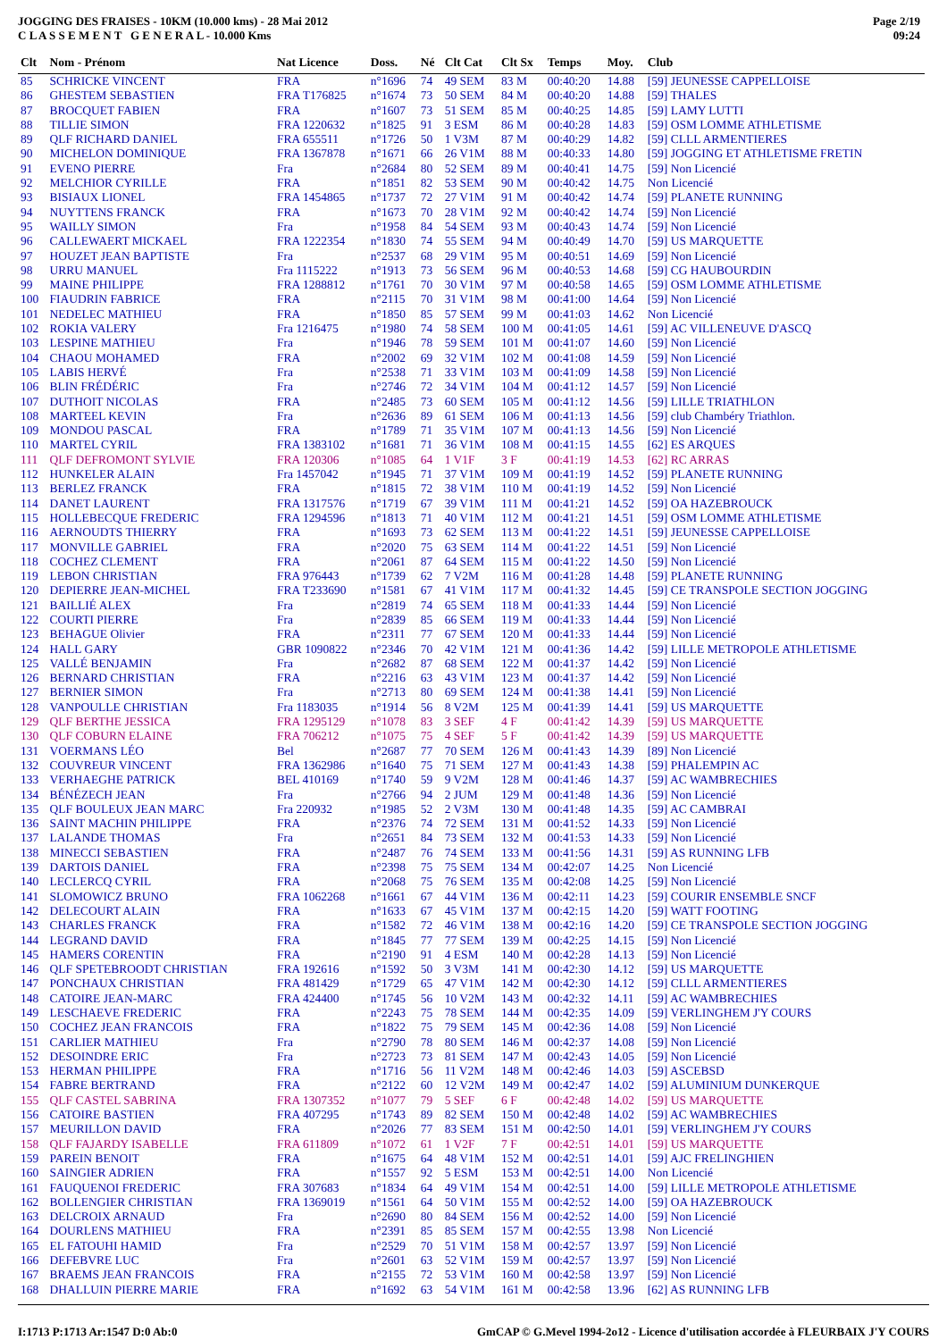JOGGING DES FRAISES - 10KM (10.000 kms) - 28 Mai 2012
C L A S S E M E N T G E N E R A L - 10.000 Kms
Page 2/19
09:24
| Clt | Nom - Prénom | Nat Licence | Doss. | Né | Clt Cat | Clt Sx | Temps | Moy. | Club |
| --- | --- | --- | --- | --- | --- | --- | --- | --- | --- |
| 85 | SCHRICKE VINCENT | FRA | n°1696 | 74 | 49 SEM | 83 M | 00:40:20 | 14.88 | [59] JEUNESSE CAPPELLOISE |
| 86 | GHESTEM SEBASTIEN | FRA T176825 | n°1674 | 73 | 50 SEM | 84 M | 00:40:20 | 14.88 | [59] THALES |
| 87 | BROCQUET FABIEN | FRA | n°1607 | 73 | 51 SEM | 85 M | 00:40:25 | 14.85 | [59] LAMY LUTTI |
| 88 | TILLIE SIMON | FRA 1220632 | n°1825 | 91 | 3 ESM | 86 M | 00:40:28 | 14.83 | [59] OSM LOMME ATHLETISME |
| 89 | QLF RICHARD DANIEL | FRA 655511 | n°1726 | 50 | 1 V3M | 87 M | 00:40:29 | 14.82 | [59] CLLL ARMENTIERES |
| 90 | MICHELON DOMINIQUE | FRA 1367878 | n°1671 | 66 | 26 V1M | 88 M | 00:40:33 | 14.80 | [59] JOGGING ET ATHLETISME FRETIN |
| 91 | EVENO PIERRE | Fra | n°2684 | 80 | 52 SEM | 89 M | 00:40:41 | 14.75 | [59] Non Licencié |
| 92 | MELCHIOR CYRILLE | FRA | n°1851 | 82 | 53 SEM | 90 M | 00:40:42 | 14.75 | Non Licencié |
| 93 | BISIAUX LIONEL | FRA 1454865 | n°1737 | 72 | 27 V1M | 91 M | 00:40:42 | 14.74 | [59] PLANETE RUNNING |
| 94 | NUYTTENS FRANCK | FRA | n°1673 | 70 | 28 V1M | 92 M | 00:40:42 | 14.74 | [59] Non Licencié |
| 95 | WAILLY SIMON | Fra | n°1958 | 84 | 54 SEM | 93 M | 00:40:43 | 14.74 | [59] Non Licencié |
| 96 | CALLEWAERT MICKAEL | FRA 1222354 | n°1830 | 74 | 55 SEM | 94 M | 00:40:49 | 14.70 | [59] US MARQUETTE |
| 97 | HOUZET JEAN BAPTISTE | Fra | n°2537 | 68 | 29 V1M | 95 M | 00:40:51 | 14.69 | [59] Non Licencié |
| 98 | URRU MANUEL | Fra 1115222 | n°1913 | 73 | 56 SEM | 96 M | 00:40:53 | 14.68 | [59] CG HAUBOURDIN |
| 99 | MAINE PHILIPPE | FRA 1288812 | n°1761 | 70 | 30 V1M | 97 M | 00:40:58 | 14.65 | [59] OSM LOMME ATHLETISME |
| 100 | FIAUDRIN FABRICE | FRA | n°2115 | 70 | 31 V1M | 98 M | 00:41:00 | 14.64 | [59] Non Licencié |
| 101 | NEDELEC MATHIEU | FRA | n°1850 | 85 | 57 SEM | 99 M | 00:41:03 | 14.62 | Non Licencié |
| 102 | ROKIA VALERY | Fra 1216475 | n°1980 | 74 | 58 SEM | 100 M | 00:41:05 | 14.61 | [59] AC VILLENEUVE D'ASCQ |
| 103 | LESPINE MATHIEU | Fra | n°1946 | 78 | 59 SEM | 101 M | 00:41:07 | 14.60 | [59] Non Licencié |
| 104 | CHAOU MOHAMED | FRA | n°2002 | 69 | 32 V1M | 102 M | 00:41:08 | 14.59 | [59] Non Licencié |
| 105 | LABIS HERVÉ | Fra | n°2538 | 71 | 33 V1M | 103 M | 00:41:09 | 14.58 | [59] Non Licencié |
| 106 | BLIN FRÉDÉRIC | Fra | n°2746 | 72 | 34 V1M | 104 M | 00:41:12 | 14.57 | [59] Non Licencié |
| 107 | DUTHOIT NICOLAS | FRA | n°2485 | 73 | 60 SEM | 105 M | 00:41:12 | 14.56 | [59] LILLE TRIATHLON |
| 108 | MARTEEL KEVIN | Fra | n°2636 | 89 | 61 SEM | 106 M | 00:41:13 | 14.56 | [59] club Chambéry Triathlon. |
| 109 | MONDOU PASCAL | FRA | n°1789 | 71 | 35 V1M | 107 M | 00:41:13 | 14.56 | [59] Non Licencié |
| 110 | MARTEL CYRIL | FRA 1383102 | n°1681 | 71 | 36 V1M | 108 M | 00:41:15 | 14.55 | [62] ES ARQUES |
| 111 | QLF DEFROMONT SYLVIE | FRA 120306 | n°1085 | 64 | 1 V1F | 3 F | 00:41:19 | 14.53 | [62] RC ARRAS |
| 112 | HUNKELER ALAIN | Fra 1457042 | n°1945 | 71 | 37 V1M | 109 M | 00:41:19 | 14.52 | [59] PLANETE RUNNING |
| 113 | BERLEZ FRANCK | FRA | n°1815 | 72 | 38 V1M | 110 M | 00:41:19 | 14.52 | [59] Non Licencié |
| 114 | DANET LAURENT | FRA 1317576 | n°1719 | 67 | 39 V1M | 111 M | 00:41:21 | 14.52 | [59] OA HAZEBROUCK |
| 115 | HOLLEBECQUE FREDERIC | FRA 1294596 | n°1813 | 71 | 40 V1M | 112 M | 00:41:21 | 14.51 | [59] OSM LOMME ATHLETISME |
| 116 | AERNOUDTS THIERRY | FRA | n°1693 | 73 | 62 SEM | 113 M | 00:41:22 | 14.51 | [59] JEUNESSE CAPPELLOISE |
| 117 | MONVILLE GABRIEL | FRA | n°2020 | 75 | 63 SEM | 114 M | 00:41:22 | 14.51 | [59] Non Licencié |
| 118 | COCHEZ CLEMENT | FRA | n°2061 | 87 | 64 SEM | 115 M | 00:41:22 | 14.50 | [59] Non Licencié |
| 119 | LEBON CHRISTIAN | FRA 976443 | n°1739 | 62 | 7 V2M | 116 M | 00:41:28 | 14.48 | [59] PLANETE RUNNING |
| 120 | DEPIERRE JEAN-MICHEL | FRA T233690 | n°1581 | 67 | 41 V1M | 117 M | 00:41:32 | 14.45 | [59] CE TRANSPOLE SECTION JOGGING |
| 121 | BAILLIÉ ALEX | Fra | n°2819 | 74 | 65 SEM | 118 M | 00:41:33 | 14.44 | [59] Non Licencié |
| 122 | COURTI PIERRE | Fra | n°2839 | 85 | 66 SEM | 119 M | 00:41:33 | 14.44 | [59] Non Licencié |
| 123 | BEHAGUE Olivier | FRA | n°2311 | 77 | 67 SEM | 120 M | 00:41:33 | 14.44 | [59] Non Licencié |
| 124 | HALL GARY | GBR 1090822 | n°2346 | 70 | 42 V1M | 121 M | 00:41:36 | 14.42 | [59] LILLE METROPOLE ATHLETISME |
| 125 | VALLÉ BENJAMIN | Fra | n°2682 | 87 | 68 SEM | 122 M | 00:41:37 | 14.42 | [59] Non Licencié |
| 126 | BERNARD CHRISTIAN | FRA | n°2216 | 63 | 43 V1M | 123 M | 00:41:37 | 14.42 | [59] Non Licencié |
| 127 | BERNIER SIMON | Fra | n°2713 | 80 | 69 SEM | 124 M | 00:41:38 | 14.41 | [59] Non Licencié |
| 128 | VANPOULLE CHRISTIAN | Fra 1183035 | n°1914 | 56 | 8 V2M | 125 M | 00:41:39 | 14.41 | [59] US MARQUETTE |
| 129 | QLF BERTHE JESSICA | FRA 1295129 | n°1078 | 83 | 3 SEF | 4 F | 00:41:42 | 14.39 | [59] US MARQUETTE |
| 130 | QLF COBURN ELAINE | FRA 706212 | n°1075 | 75 | 4 SEF | 5 F | 00:41:42 | 14.39 | [59] US MARQUETTE |
| 131 | VOERMANS LÉO | Bel | n°2687 | 77 | 70 SEM | 126 M | 00:41:43 | 14.39 | [89] Non Licencié |
| 132 | COUVREUR VINCENT | FRA 1362986 | n°1640 | 75 | 71 SEM | 127 M | 00:41:43 | 14.38 | [59] PHALEMPIN AC |
| 133 | VERHAEGHE PATRICK | BEL 410169 | n°1740 | 59 | 9 V2M | 128 M | 00:41:46 | 14.37 | [59] AC WAMBRECHIES |
| 134 | BÉNÉZECH JEAN | Fra | n°2766 | 94 | 2 JUM | 129 M | 00:41:48 | 14.36 | [59] Non Licencié |
| 135 | QLF BOULEUX JEAN MARC | Fra 220932 | n°1985 | 52 | 2 V3M | 130 M | 00:41:48 | 14.35 | [59] AC CAMBRAI |
| 136 | SAINT MACHIN PHILIPPE | FRA | n°2376 | 74 | 72 SEM | 131 M | 00:41:52 | 14.33 | [59] Non Licencié |
| 137 | LALANDE THOMAS | Fra | n°2651 | 84 | 73 SEM | 132 M | 00:41:53 | 14.33 | [59] Non Licencié |
| 138 | MINECCI SEBASTIEN | FRA | n°2487 | 76 | 74 SEM | 133 M | 00:41:56 | 14.31 | [59] AS RUNNING LFB |
| 139 | DARTOIS DANIEL | FRA | n°2398 | 75 | 75 SEM | 134 M | 00:42:07 | 14.25 | Non Licencié |
| 140 | LECLERCQ CYRIL | FRA | n°2068 | 75 | 76 SEM | 135 M | 00:42:08 | 14.25 | [59] Non Licencié |
| 141 | SLOMOWICZ BRUNO | FRA 1062268 | n°1661 | 67 | 44 V1M | 136 M | 00:42:11 | 14.23 | [59] COURIR ENSEMBLE SNCF |
| 142 | DELECOURT ALAIN | FRA | n°1633 | 67 | 45 V1M | 137 M | 00:42:15 | 14.20 | [59] WATT FOOTING |
| 143 | CHARLES FRANCK | FRA | n°1582 | 72 | 46 V1M | 138 M | 00:42:16 | 14.20 | [59] CE TRANSPOLE SECTION JOGGING |
| 144 | LEGRAND DAVID | FRA | n°1845 | 77 | 77 SEM | 139 M | 00:42:25 | 14.15 | [59] Non Licencié |
| 145 | HAMERS CORENTIN | FRA | n°2190 | 91 | 4 ESM | 140 M | 00:42:28 | 14.13 | [59] Non Licencié |
| 146 | QLF SPETEBROODT CHRISTIAN | FRA 192616 | n°1592 | 50 | 3 V3M | 141 M | 00:42:30 | 14.12 | [59] US MARQUETTE |
| 147 | PONCHAUX CHRISTIAN | FRA 481429 | n°1729 | 65 | 47 V1M | 142 M | 00:42:30 | 14.12 | [59] CLLL ARMENTIERES |
| 148 | CATOIRE JEAN-MARC | FRA 424400 | n°1745 | 56 | 10 V2M | 143 M | 00:42:32 | 14.11 | [59] AC WAMBRECHIES |
| 149 | LESCHAEVE FREDERIC | FRA | n°2243 | 75 | 78 SEM | 144 M | 00:42:35 | 14.09 | [59] VERLINGHEM J'Y COURS |
| 150 | COCHEZ JEAN FRANCOIS | FRA | n°1822 | 75 | 79 SEM | 145 M | 00:42:36 | 14.08 | [59] Non Licencié |
| 151 | CARLIER MATHIEU | Fra | n°2790 | 78 | 80 SEM | 146 M | 00:42:37 | 14.08 | [59] Non Licencié |
| 152 | DESOINDRE ERIC | Fra | n°2723 | 73 | 81 SEM | 147 M | 00:42:43 | 14.05 | [59] Non Licencié |
| 153 | HERMAN PHILIPPE | FRA | n°1716 | 56 | 11 V2M | 148 M | 00:42:46 | 14.03 | [59] ASCEBSD |
| 154 | FABRE BERTRAND | FRA | n°2122 | 60 | 12 V2M | 149 M | 00:42:47 | 14.02 | [59] ALUMINIUM DUNKERQUE |
| 155 | QLF CASTEL SABRINA | FRA 1307352 | n°1077 | 79 | 5 SEF | 6 F | 00:42:48 | 14.02 | [59] US MARQUETTE |
| 156 | CATOIRE BASTIEN | FRA 407295 | n°1743 | 89 | 82 SEM | 150 M | 00:42:48 | 14.02 | [59] AC WAMBRECHIES |
| 157 | MEURILLON DAVID | FRA | n°2026 | 77 | 83 SEM | 151 M | 00:42:50 | 14.01 | [59] VERLINGHEM J'Y COURS |
| 158 | QLF FAJARDY ISABELLE | FRA 611809 | n°1072 | 61 | 1 V2F | 7 F | 00:42:51 | 14.01 | [59] US MARQUETTE |
| 159 | PAREIN BENOIT | FRA | n°1675 | 64 | 48 V1M | 152 M | 00:42:51 | 14.01 | [59] AJC FRELINGHIEN |
| 160 | SAINGIER ADRIEN | FRA | n°1557 | 92 | 5 ESM | 153 M | 00:42:51 | 14.00 | Non Licencié |
| 161 | FAUQUENOI FREDERIC | FRA 307683 | n°1834 | 64 | 49 V1M | 154 M | 00:42:51 | 14.00 | [59] LILLE METROPOLE ATHLETISME |
| 162 | BOLLENGIER CHRISTIAN | FRA 1369019 | n°1561 | 64 | 50 V1M | 155 M | 00:42:52 | 14.00 | [59] OA HAZEBROUCK |
| 163 | DELCROIX ARNAUD | Fra | n°2690 | 80 | 84 SEM | 156 M | 00:42:52 | 14.00 | [59] Non Licencié |
| 164 | DOURLENS MATHIEU | FRA | n°2391 | 85 | 85 SEM | 157 M | 00:42:55 | 13.98 | Non Licencié |
| 165 | EL FATOUHI HAMID | Fra | n°2529 | 70 | 51 V1M | 158 M | 00:42:57 | 13.97 | [59] Non Licencié |
| 166 | DEFEBVRE LUC | Fra | n°2601 | 63 | 52 V1M | 159 M | 00:42:57 | 13.97 | [59] Non Licencié |
| 167 | BRAEMS JEAN FRANCOIS | FRA | n°2155 | 72 | 53 V1M | 160 M | 00:42:58 | 13.97 | [59] Non Licencié |
| 168 | DHALLUIN PIERRE MARIE | FRA | n°1692 | 63 | 54 V1M | 161 M | 00:42:58 | 13.96 | [62] AS RUNNING LFB |
I:1713 P:1713 Ar:1547 D:0 Ab:0 GmCAP © G.Mevel 1994-2o12 - Licence d'utilisation accordée à FLEURBAIX J'Y COURS